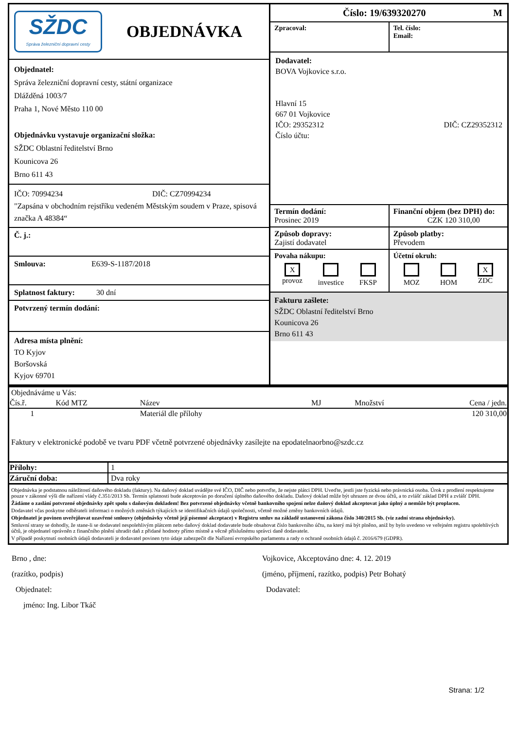SŽDC
Správa železniční dopravní cesty
OBJEDNÁVKA
Objednatel:
Správa železniční dopravní cesty, státní organizace
Dlážděná 1003/7
Praha 1, Nové Město 110 00
Objednávku vystavuje organizační složka:
SŽDC Oblastní ředitelství Brno
Kounicova 26
Brno 611 43
IČO: 70994234 DIČ: CZ70994234
"Zapsána v obchodním rejstříku vedeném Městským soudem v Praze, spisová značka A 48384“
Č. j.:
Smlouva: E639-S-1187/2018
Splatnost faktury: 30 dní
Potvrzený termín dodání:
Adresa místa plnění:
TO Kyjov
Boršovská
Kyjov 69701
Číslo: 19/639320270 M
Zpracoval: Tel. číslo:
Email:
Dodavatel:
BOVA Vojkovice s.r.o.
Hlavní 15
667 01 Vojkovice
IČO: 29352312 DIČ: CZ29352312
Číslo účtu:
Termín dodání:
Prosinec 2019
Finanční objem (bez DPH) do:
CZK 120 310,00
Způsob dopravy:
Zajistí dodavatel
Způsob platby:
Převodem
Povaha nákupu:
X
provoz
investice
FKSP
Účetní okruh:
MOZ
HOM
X
ZDC
Fakturu zašlete:
SŽDC Oblastní ředitelství Brno
Kounicova 26
Brno 611 43
Objednáváme u Vás:
| Čís.ř. | Kód MTZ | Název | MJ | Množství | Cena / jedn. |
| --- | --- | --- | --- | --- | --- |
| 1 | | Materiál dle přílohy | | | 120 310,00 |
Faktury v elektronické podobě ve tvaru PDF včetně potvrzené objednávky zasílejte na epodatelnaorbno@szdc.cz
| Přílohy: | 1 |
| Záruční doba: | Dva roky |
Objednávka je podstatnou náležitostí daňového dokladu (faktury). Na daňový doklad uvádějte své IČO, DIČ nebo potvrďte, že nejste plátci DPH. Uveďte, jestli jste fyzická nebo právnická osoba. Úrok z prodlení respektujeme pouze v zákonné výši dle nařízení vlády č.351/2013 Sb. Termín splatnosti bude akceptován po doručení úplného daňového dokladu. Daňový doklad může být uhrazen ze dvou účtů, a to zvlášť základ DPH a zvlášť DPH.
Žádáme o zaslání potvrzené objednávky zpět spolu s daňovým dokladem! Bez potvrzené objednávky včetně bankovního spojení nelze daňový doklad akceptovat jako úplný a nemůže být proplacen.
Dodavatel včas poskytne odběrateli informaci o možných změnách týkajících se identifikačních údajů společnosti, včetně možné změny bankovních údajů.
Objednatel je povinen uveřejňovat uzavřené smlouvy (objednávky včetně její písemné akceptace) v Registru smluv na základě ustanovení zákona číslo 340/2015 Sb. (viz zadní strana objednávky).
Smluvní strany se dohodly, že stane-li se dodavatel nespolehlivým plátcem nebo daňový doklad dodavatele bude obsahovat číslo bankovního účtu, na který má být plněno, aniž by bylo uvedeno ve veřejném registru spolehlivých účtů, je objednatel oprávněn z finančního plnění uhradit daň z přidané hodnoty přímo místně a věcně příslušnému správci daně dodavatele.
V případě poskytnutí osobních údajů dodavateli je dodavatel povinen tyto údaje zabezpečit dle Nařízení evropského parlamentu a rady o ochraně osobních údajů č. 2016/679 (GDPR).
Brno , dne:
(razítko, podpis)
Objednatel:
jméno: Ing. Libor Tkáč
Vojkovice, Akceptováno dne: 4. 12. 2019
(jméno, příjmení, razítko, podpis) Petr Bohatý
Dodavatel:
Strana: 1/2